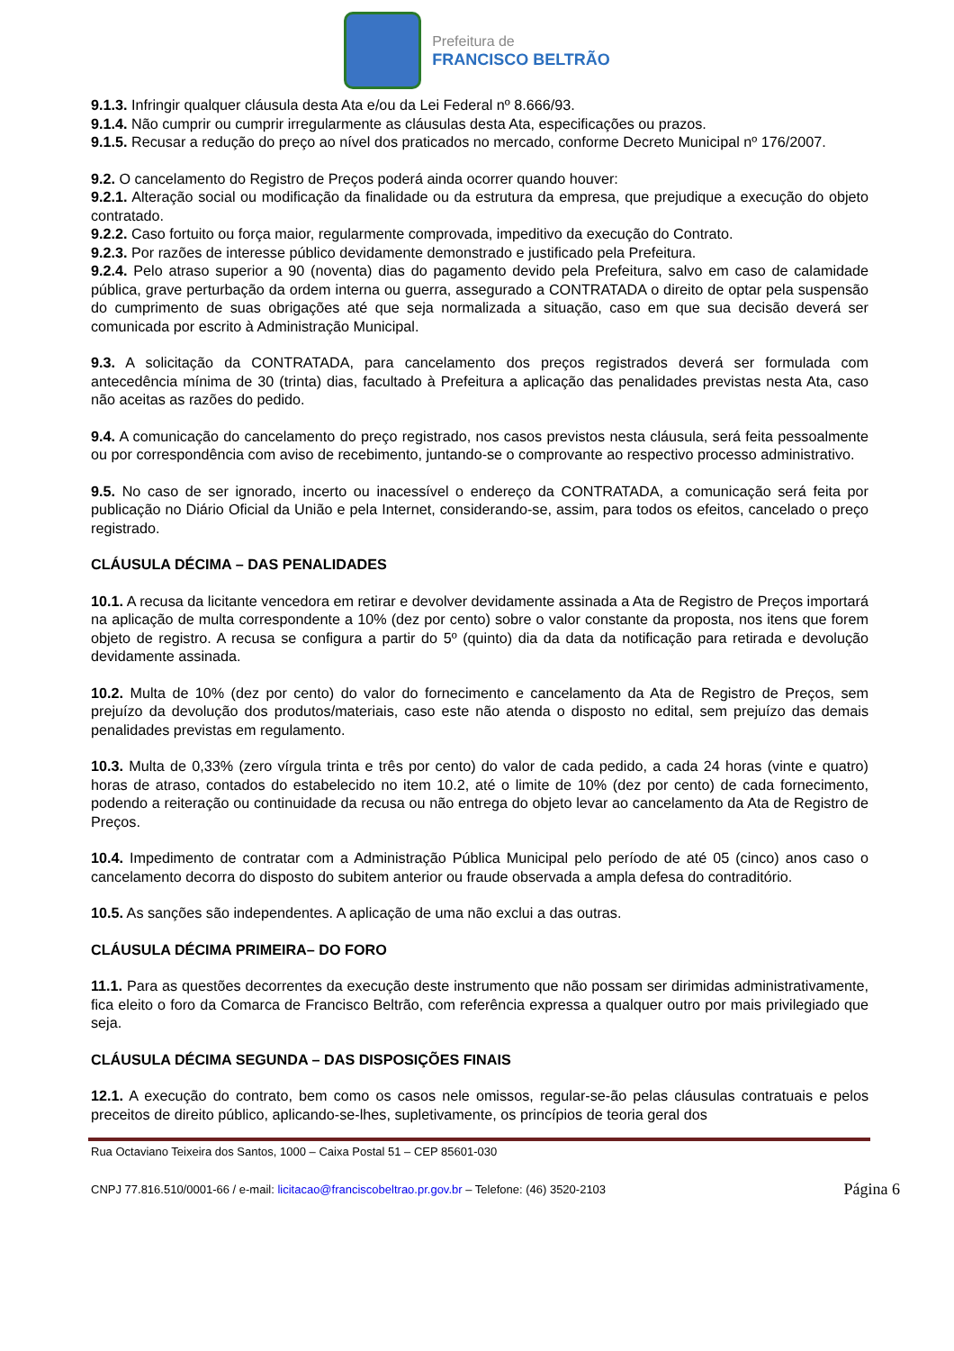Prefeitura de
FRANCISCO BELTRÃO
9.1.3. Infringir qualquer cláusula desta Ata e/ou da Lei Federal nº 8.666/93.
9.1.4. Não cumprir ou cumprir irregularmente as cláusulas desta Ata, especificações ou prazos.
9.1.5. Recusar a redução do preço ao nível dos praticados no mercado, conforme Decreto Municipal nº 176/2007.
9.2. O cancelamento do Registro de Preços poderá ainda ocorrer quando houver:
9.2.1. Alteração social ou modificação da finalidade ou da estrutura da empresa, que prejudique a execução do objeto contratado.
9.2.2. Caso fortuito ou força maior, regularmente comprovada, impeditivo da execução do Contrato.
9.2.3. Por razões de interesse público devidamente demonstrado e justificado pela Prefeitura.
9.2.4. Pelo atraso superior a 90 (noventa) dias do pagamento devido pela Prefeitura, salvo em caso de calamidade pública, grave perturbação da ordem interna ou guerra, assegurado a CONTRATADA o direito de optar pela suspensão do cumprimento de suas obrigações até que seja normalizada a situação, caso em que sua decisão deverá ser comunicada por escrito à Administração Municipal.
9.3. A solicitação da CONTRATADA, para cancelamento dos preços registrados deverá ser formulada com antecedência mínima de 30 (trinta) dias, facultado à Prefeitura a aplicação das penalidades previstas nesta Ata, caso não aceitas as razões do pedido.
9.4. A comunicação do cancelamento do preço registrado, nos casos previstos nesta cláusula, será feita pessoalmente ou por correspondência com aviso de recebimento, juntando-se o comprovante ao respectivo processo administrativo.
9.5. No caso de ser ignorado, incerto ou inacessível o endereço da CONTRATADA, a comunicação será feita por publicação no Diário Oficial da União e pela Internet, considerando-se, assim, para todos os efeitos, cancelado o preço registrado.
CLÁUSULA DÉCIMA – DAS PENALIDADES
10.1. A recusa da licitante vencedora em retirar e devolver devidamente assinada a Ata de Registro de Preços importará na aplicação de multa correspondente a 10% (dez por cento) sobre o valor constante da proposta, nos itens que forem objeto de registro. A recusa se configura a partir do 5º (quinto) dia da data da notificação para retirada e devolução devidamente assinada.
10.2. Multa de 10% (dez por cento) do valor do fornecimento e cancelamento da Ata de Registro de Preços, sem prejuízo da devolução dos produtos/materiais, caso este não atenda o disposto no edital, sem prejuízo das demais penalidades previstas em regulamento.
10.3. Multa de 0,33% (zero vírgula trinta e três por cento) do valor de cada pedido, a cada 24 horas (vinte e quatro) horas de atraso, contados do estabelecido no item 10.2, até o limite de 10% (dez por cento) de cada fornecimento, podendo a reiteração ou continuidade da recusa ou não entrega do objeto levar ao cancelamento da Ata de Registro de Preços.
10.4. Impedimento de contratar com a Administração Pública Municipal pelo período de até 05 (cinco) anos caso o cancelamento decorra do disposto do subitem anterior ou fraude observada a ampla defesa do contraditório.
10.5. As sanções são independentes. A aplicação de uma não exclui a das outras.
CLÁUSULA DÉCIMA PRIMEIRA– DO FORO
11.1. Para as questões decorrentes da execução deste instrumento que não possam ser dirimidas administrativamente, fica eleito o foro da Comarca de Francisco Beltrão, com referência expressa a qualquer outro por mais privilegiado que seja.
CLÁUSULA DÉCIMA SEGUNDA – DAS DISPOSIÇÕES FINAIS
12.1. A execução do contrato, bem como os casos nele omissos, regular-se-ão pelas cláusulas contratuais e pelos preceitos de direito público, aplicando-se-lhes, supletivamente, os princípios de teoria geral dos
Rua Octaviano Teixeira dos Santos, 1000 – Caixa Postal 51 – CEP 85601-030
CNPJ 77.816.510/0001-66 / e-mail: licitacao@franciscobeltrao.pr.gov.br – Telefone: (46) 3520-2103 Página 6